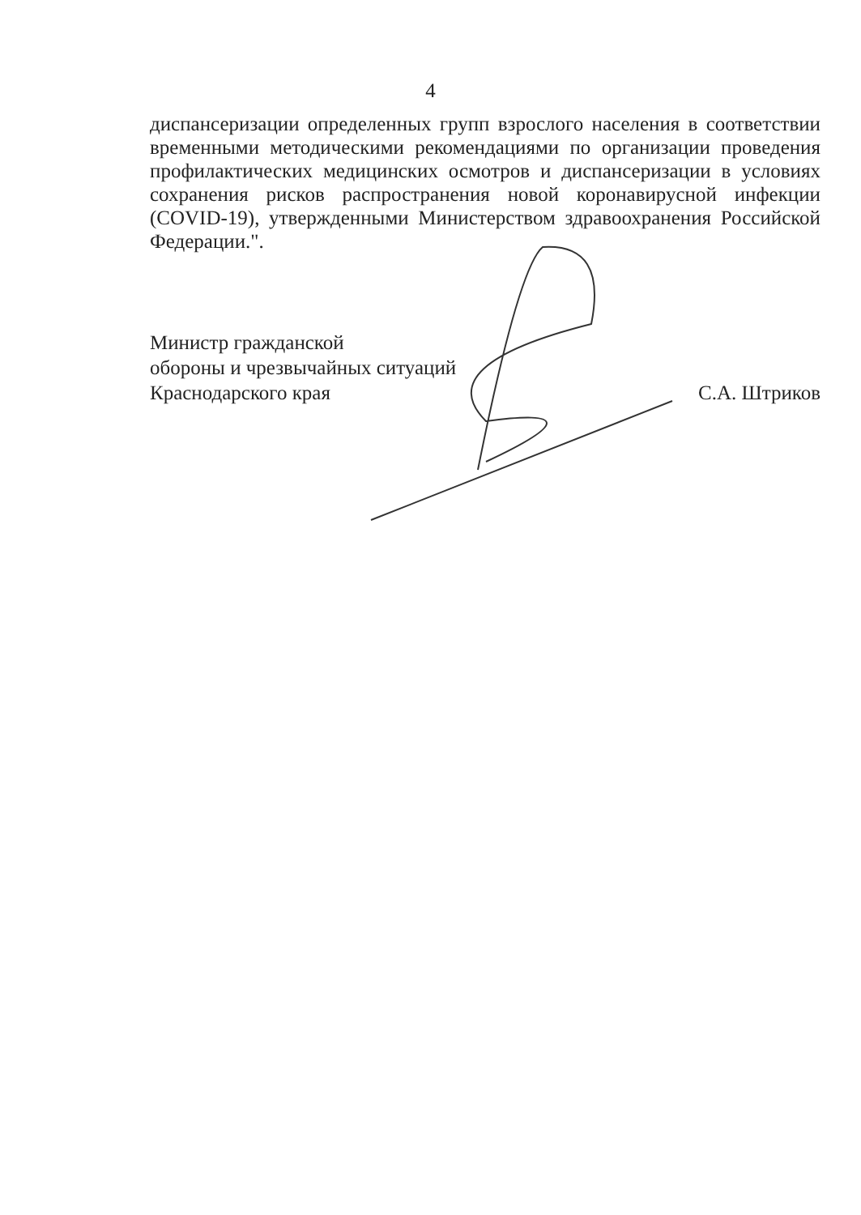4
диспансеризации определенных групп взрослого населения в соответствии временными методическими рекомендациями по организации проведения профилактических медицинских осмотров и диспансеризации в условиях сохранения рисков распространения новой коронавирусной инфекции (COVID-19), утвержденными Министерством здравоохранения Российской Федерации.".
Министр гражданской
обороны и чрезвычайных ситуаций
Краснодарского края
С.А. Штриков